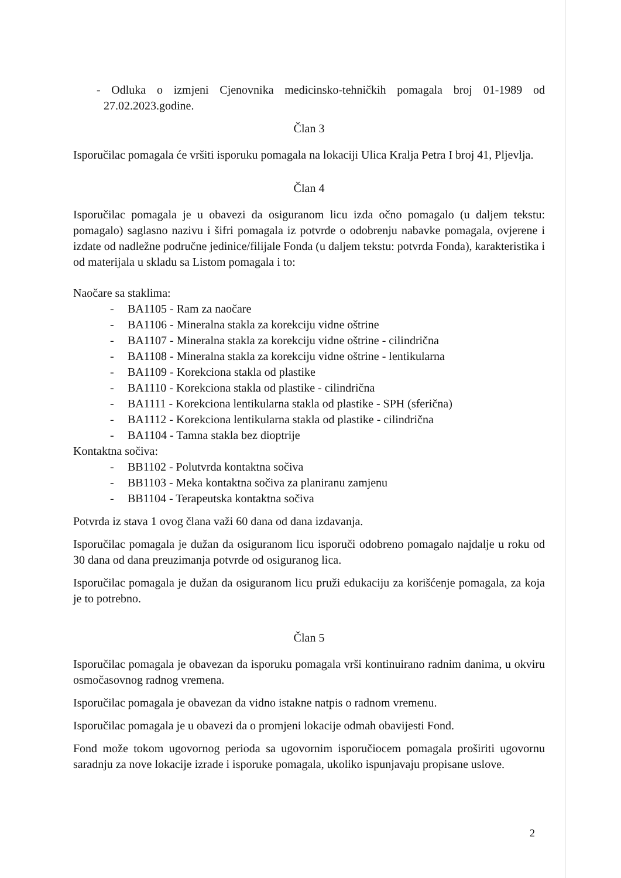- Odluka o izmjeni Cjenovnika medicinsko-tehničkih pomagala broj 01-1989 od 27.02.2023.godine.
Član 3
Isporučilac pomagala će vršiti isporuku pomagala na lokaciji Ulica Kralja Petra I broj 41, Pljevlja.
Član 4
Isporučilac pomagala je u obavezi da osiguranom licu izda očno pomagalo (u daljem tekstu: pomagalo) saglasno nazivu i šifri pomagala iz potvrde o odobrenju nabavke pomagala, ovjerene i izdate od nadležne područne jedinice/filijale Fonda (u daljem tekstu: potvrda Fonda), karakteristika i od materijala u skladu sa Listom pomagala i to:
Naočare sa staklima:
- BA1105 - Ram za naočare
- BA1106 - Mineralna stakla za korekciju vidne oštrine
- BA1107 - Mineralna stakla za korekciju vidne oštrine - cilindrična
- BA1108 - Mineralna stakla za korekciju vidne oštrine - lentikularna
- BA1109 - Korekciona stakla od plastike
- BA1110 - Korekciona stakla od plastike - cilindrična
- BA1111 - Korekciona lentikularna stakla od plastike - SPH (sferična)
- BA1112 - Korekciona lentikularna stakla od plastike - cilindrična
- BA1104 - Tamna stakla bez dioptrije
Kontaktna sočiva:
- BB1102 - Polutvrda kontaktna sočiva
- BB1103 - Meka kontaktna sočiva za planiranu zamjenu
- BB1104 - Terapeutska kontaktna sočiva
Potvrda iz stava 1 ovog člana važi 60 dana od dana izdavanja.
Isporučilac pomagala je dužan da osiguranom licu isporuči odobreno pomagalo najdalje u roku od 30 dana od dana preuzimanja potvrde od osiguranog lica.
Isporučilac pomagala je dužan da osiguranom licu pruži edukaciju za korišćenje pomagala, za koja je to potrebno.
Član 5
Isporučilac pomagala je obavezan da isporuku pomagala vrši kontinuirano radnim danima, u okviru osmočasovnog radnog vremena.
Isporučilac pomagala je obavezan da vidno istakne natpis o radnom vremenu.
Isporučilac pomagala je u obavezi da o promjeni lokacije odmah obavijesti Fond.
Fond može tokom ugovornog perioda sa ugovornim isporučiocem pomagala proširiti ugovornu saradnju za nove lokacije izrade i isporuke pomagala, ukoliko ispunjavaju propisane uslove.
2